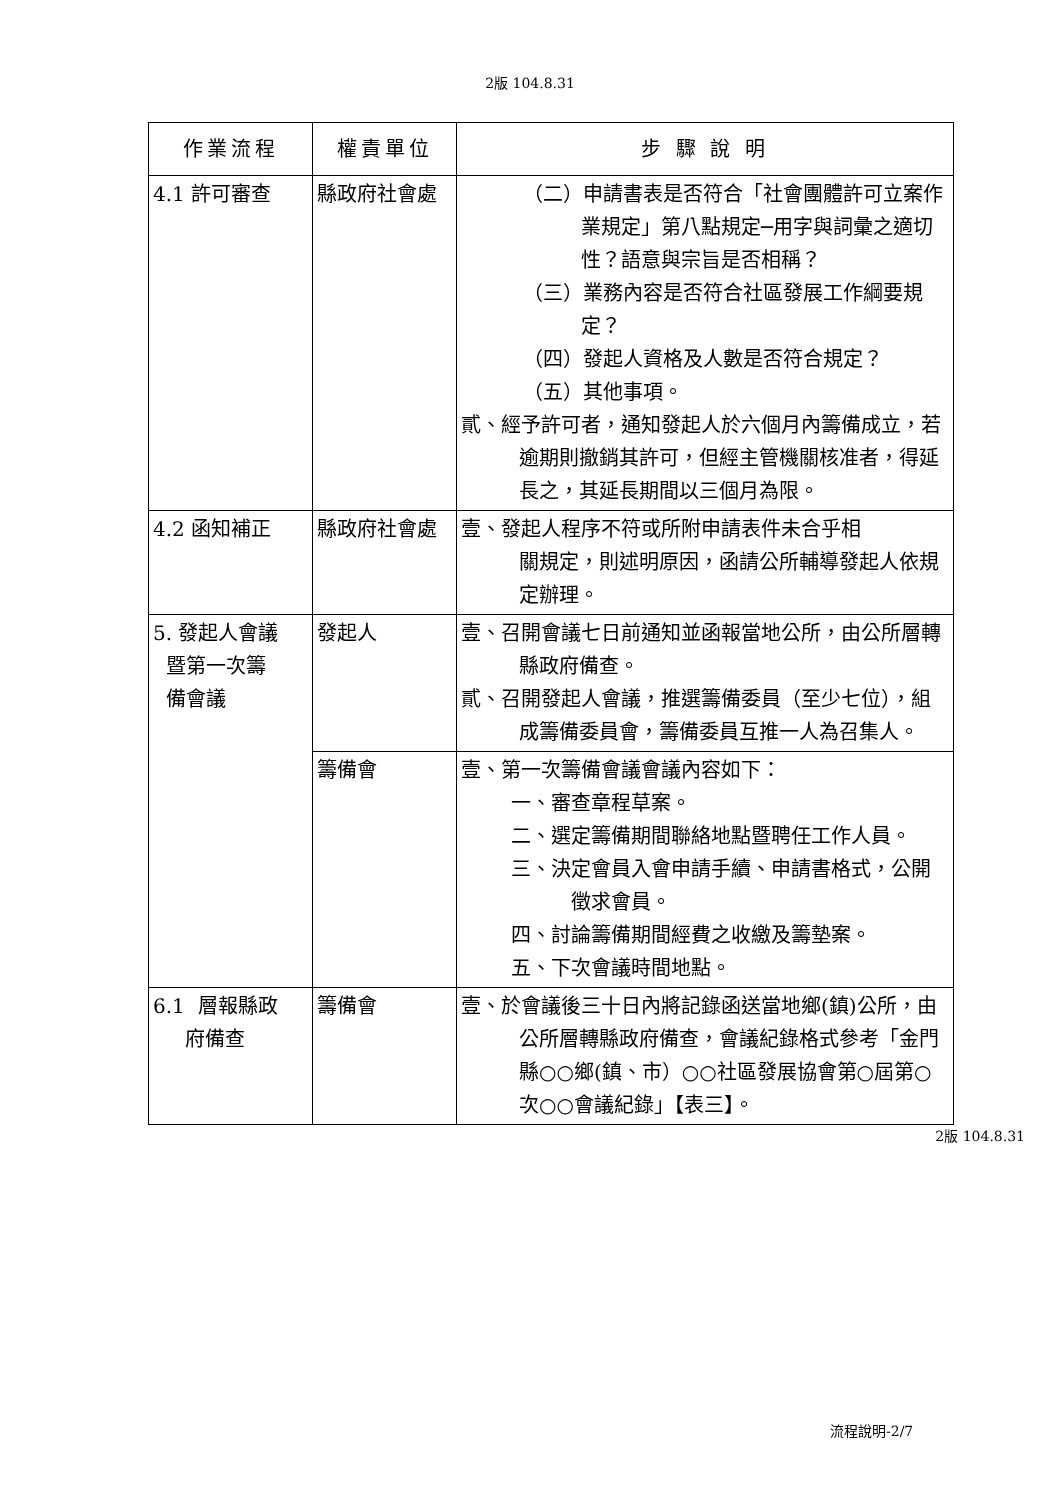2版 104.8.31
| 作業流程 | 權責單位 | 步 驟 說 明 |
| --- | --- | --- |
| 4.1 許可審查 | 縣政府社會處 | （二）申請書表是否符合「社會團體許可立案作業規定」第八點規定─用字與詞彙之適切性？語意與宗旨是否相稱？ （三）業務內容是否符合社區發展工作綱要規定？ （四）發起人資格及人數是否符合規定？ （五）其他事項。 貳、經予許可者，通知發起人於六個月內籌備成立，若逾期則撤銷其許可，但經主管機關核准者，得延長之，其延長期間以三個月為限。 |
| 4.2 函知補正 | 縣政府社會處 | 壹、發起人程序不符或所附申請表件未合乎相 關規定，則述明原因，函請公所輔導發起人依規定辦理。 |
| 5. 發起人會議 暨第一次籌 備會議 | 發起人 | 壹、召開會議七日前通知並函報當地公所，由公所層轉縣政府備查。 貳、召開發起人會議，推選籌備委員（至少七位），組成籌備委員會，籌備委員互推一人為召集人。 |
| | 籌備會 | 壹、第一次籌備會議會議內容如下： 一、審查章程草案。 二、選定籌備期間聯絡地點暨聘任工作人員。 三、決定會員入會申請手續、申請書格式，公開徵求會員。 四、討論籌備期間經費之收繳及籌墊案。 五、下次會議時間地點。 |
| 6.1 層報縣政 府備查 | 籌備會 | 壹、於會議後三十日內將記錄函送當地鄉(鎮)公所，由公所層轉縣政府備查，會議紀錄格式參考「金門縣○○鄉(鎮、市）○○社區發展協會第○屆第○次○○會議紀錄」【表三】。 |
2版 104.8.31
流程說明-2/7